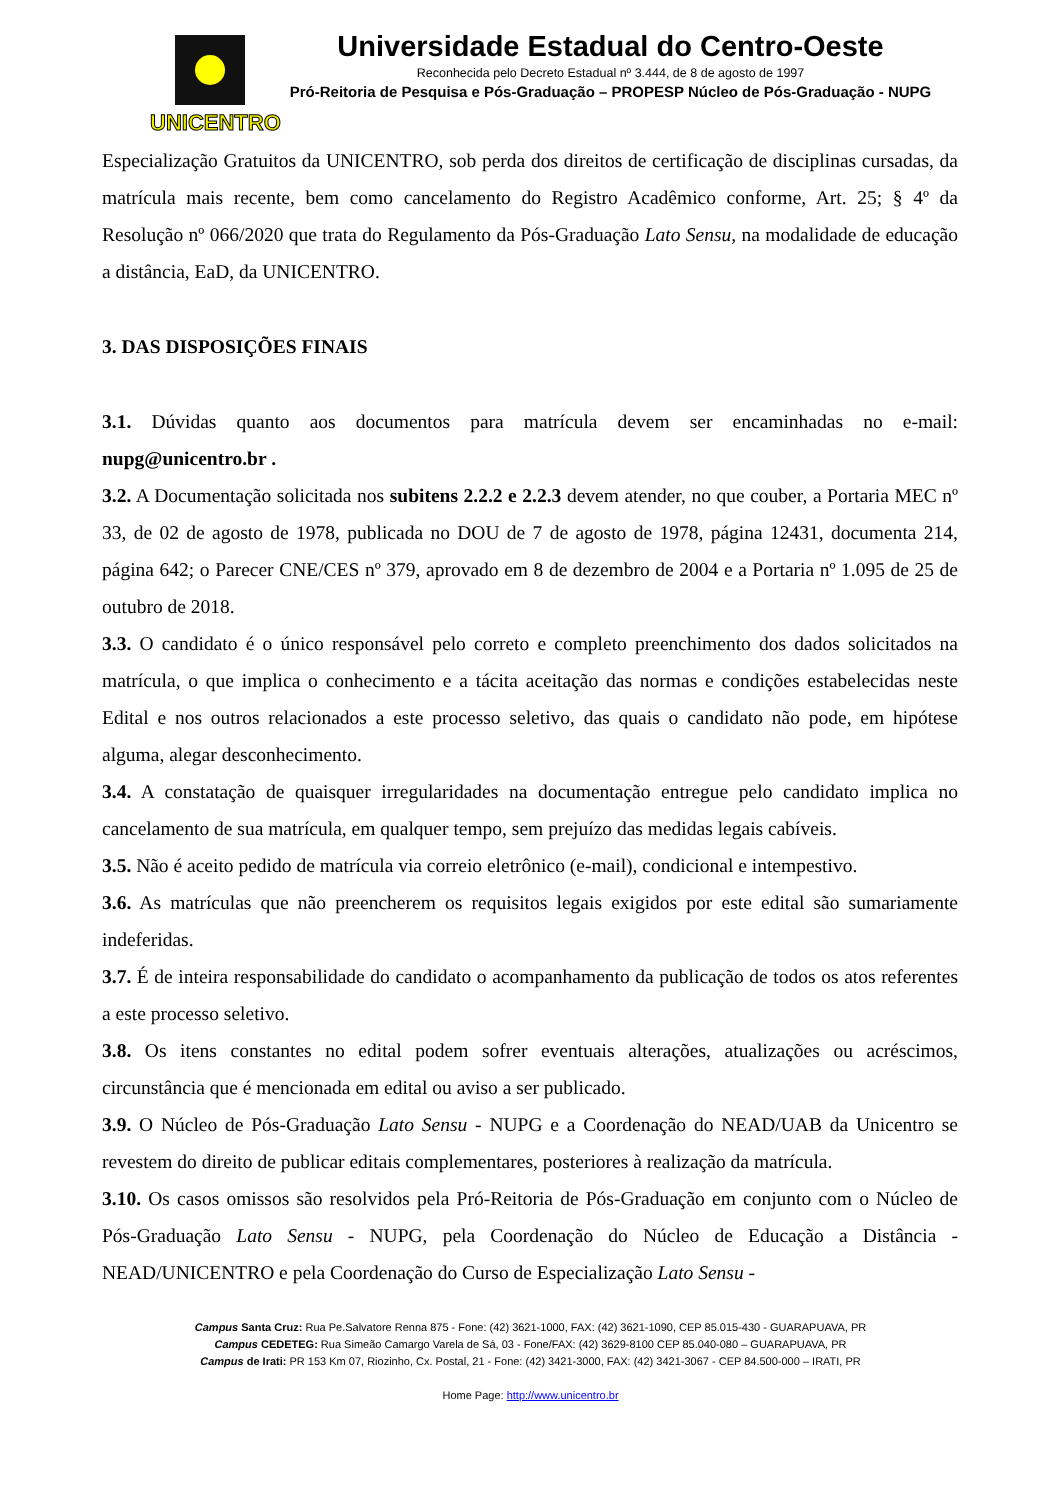UNICENTRO
Universidade Estadual do Centro-Oeste
Reconhecida pelo Decreto Estadual nº 3.444, de 8 de agosto de 1997
Pró-Reitoria de Pesquisa e Pós-Graduação – PROPESP Núcleo de Pós-Graduação - NUPG
Especialização Gratuitos da UNICENTRO, sob perda dos direitos de certificação de disciplinas cursadas, da matrícula mais recente, bem como cancelamento do Registro Acadêmico conforme, Art. 25; § 4º da Resolução nº 066/2020 que trata do Regulamento da Pós-Graduação Lato Sensu, na modalidade de educação a distância, EaD, da UNICENTRO.
3. DAS DISPOSIÇÕES FINAIS
3.1. Dúvidas quanto aos documentos para matrícula devem ser encaminhadas no e-mail: nupg@unicentro.br .
3.2. A Documentação solicitada nos subitens 2.2.2 e 2.2.3 devem atender, no que couber, a Portaria MEC nº 33, de 02 de agosto de 1978, publicada no DOU de 7 de agosto de 1978, página 12431, documenta 214, página 642; o Parecer CNE/CES nº 379, aprovado em 8 de dezembro de 2004 e a Portaria nº 1.095 de 25 de outubro de 2018.
3.3. O candidato é o único responsável pelo correto e completo preenchimento dos dados solicitados na matrícula, o que implica o conhecimento e a tácita aceitação das normas e condições estabelecidas neste Edital e nos outros relacionados a este processo seletivo, das quais o candidato não pode, em hipótese alguma, alegar desconhecimento.
3.4. A constatação de quaisquer irregularidades na documentação entregue pelo candidato implica no cancelamento de sua matrícula, em qualquer tempo, sem prejuízo das medidas legais cabíveis.
3.5. Não é aceito pedido de matrícula via correio eletrônico (e-mail), condicional e intempestivo.
3.6. As matrículas que não preencherem os requisitos legais exigidos por este edital são sumariamente indeferidas.
3.7. É de inteira responsabilidade do candidato o acompanhamento da publicação de todos os atos referentes a este processo seletivo.
3.8. Os itens constantes no edital podem sofrer eventuais alterações, atualizações ou acréscimos, circunstância que é mencionada em edital ou aviso a ser publicado.
3.9. O Núcleo de Pós-Graduação Lato Sensu - NUPG e a Coordenação do NEAD/UAB da Unicentro se revestem do direito de publicar editais complementares, posteriores à realização da matrícula.
3.10. Os casos omissos são resolvidos pela Pró-Reitoria de Pós-Graduação em conjunto com o Núcleo de Pós-Graduação Lato Sensu - NUPG, pela Coordenação do Núcleo de Educação a Distância - NEAD/UNICENTRO e pela Coordenação do Curso de Especialização Lato Sensu -
Campus Santa Cruz: Rua Pe.Salvatore Renna 875 - Fone: (42) 3621-1000, FAX: (42) 3621-1090, CEP 85.015-430 - GUARAPUAVA, PR
Campus CEDETEG: Rua Simeão Camargo Varela de Sá, 03 - Fone/FAX: (42) 3629-8100 CEP 85.040-080 – GUARAPUAVA, PR
Campus de Irati: PR 153 Km 07, Riozinho, Cx. Postal, 21 - Fone: (42) 3421-3000, FAX: (42) 3421-3067 - CEP 84.500-000 – IRATI, PR
Home Page: http://www.unicentro.br